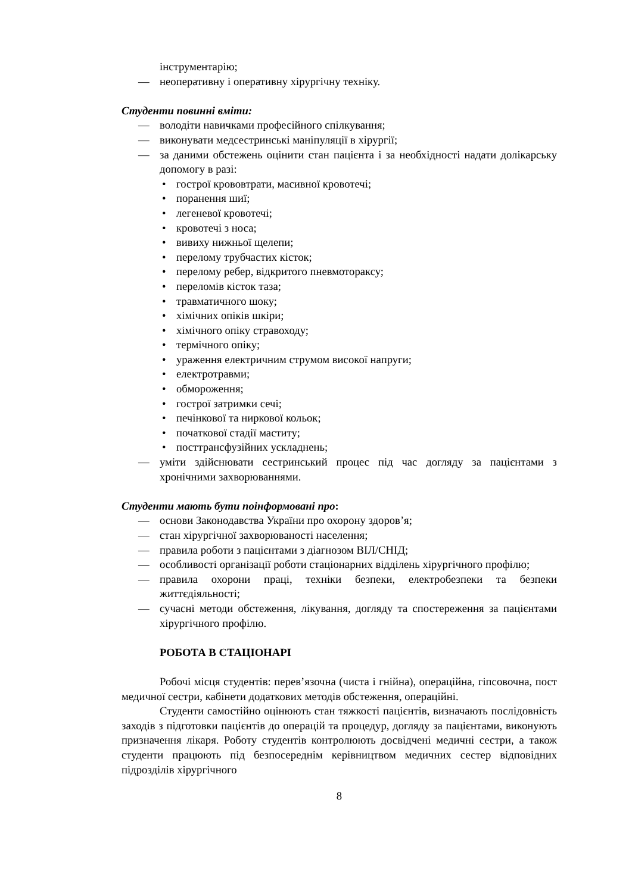інструментарію;
— неоперативну і оперативну хірургічну техніку.
Студенти повинні вміти:
— володіти навичками професійного спілкування;
— виконувати медсестринські маніпуляції в хірургії;
— за даними обстежень оцінити стан пацієнта і за необхідності надати долікарську допомогу в разі:
• гострої крововтрати, масивної кровотечі;
• поранення шиї;
• легеневої кровотечі;
• кровотечі з носа;
• вивиху нижньої щелепи;
• перелому трубчастих кісток;
• перелому ребер, відкритого пневмотораксу;
• переломів кісток таза;
• травматичного шоку;
• хімічних опіків шкіри;
• хімічного опіку стравоходу;
• термічного опіку;
• ураження електричним струмом високої напруги;
• електротравми;
• обмороження;
• гострої затримки сечі;
• печінкової та ниркової кольок;
• початкової стадії маститу;
• посттрансфузійних ускладнень;
— уміти здійснювати сестринський процес під час догляду за пацієнтами з хронічними захворюваннями.
Студенти мають бути поінформовані про:
— основи Законодавства України про охорону здоров’я;
— стан хірургічної захворюваності населення;
— правила роботи з пацієнтами з діагнозом ВІЛ/СНІД;
— особливості організації роботи стаціонарних відділень хірургічного профілю;
— правила охорони праці, техніки безпеки, електробезпеки та безпеки життєдіяльності;
— сучасні методи обстеження, лікування, догляду та спостереження за пацієнтами хірургічного профілю.
РОБОТА В СТАЦІОНАРІ
Робочі місця студентів: перев’язочна (чиста і гнійна), операційна, гіпсовочна, пост медичної сестри, кабінети додаткових методів обстеження, операційні.
Студенти самостійно оцінюють стан тяжкості пацієнтів, визначають послідовність заходів з підготовки пацієнтів до операцій та процедур, догляду за пацієнтами, виконують призначення лікаря. Роботу студентів контролюють досвідчені медичні сестри, а також студенти працюють під безпосереднім керівництвом медичних сестер відповідних підрозділів хірургічного
8